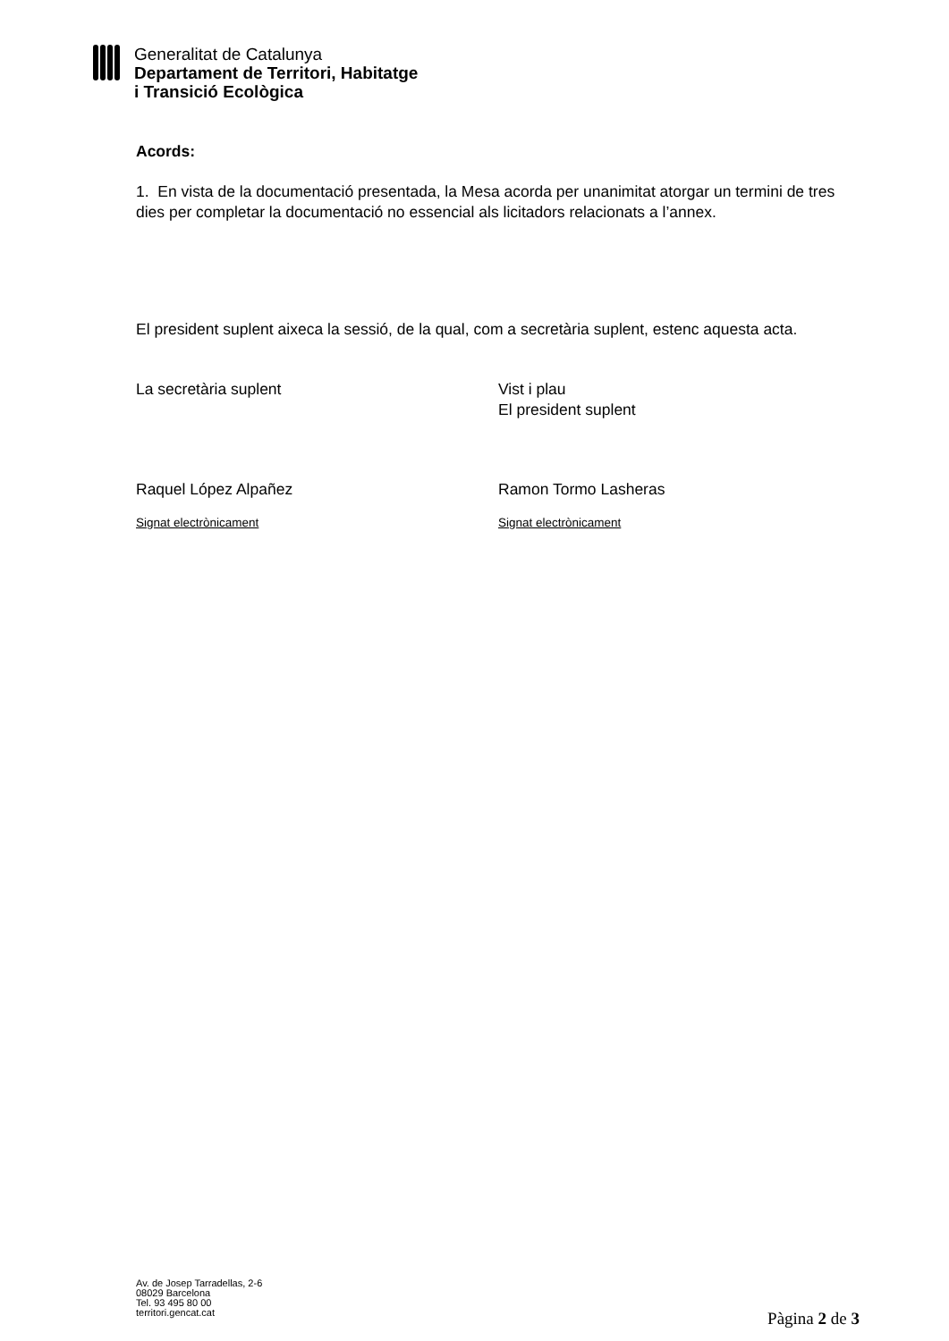Generalitat de Catalunya
Departament de Territori, Habitatge
i Transició Ecològica
Acords:
1. En vista de la documentació presentada, la Mesa acorda per unanimitat atorgar un termini de tres dies per completar la documentació no essencial als licitadors relacionats a l’annex.
El president suplent aixeca la sessió, de la qual, com a secretària suplent, estenc aquesta acta.
La secretària suplent Vist i plau
El president suplent
Raquel López Alpañez Ramon Tormo Lasheras
Signat electrònicament Signat electrònicament
Av. de Josep Tarradellas, 2-6
08029 Barcelona
Tel. 93 495 80 00
territori.gencat.cat
Pàgina 2 de 3